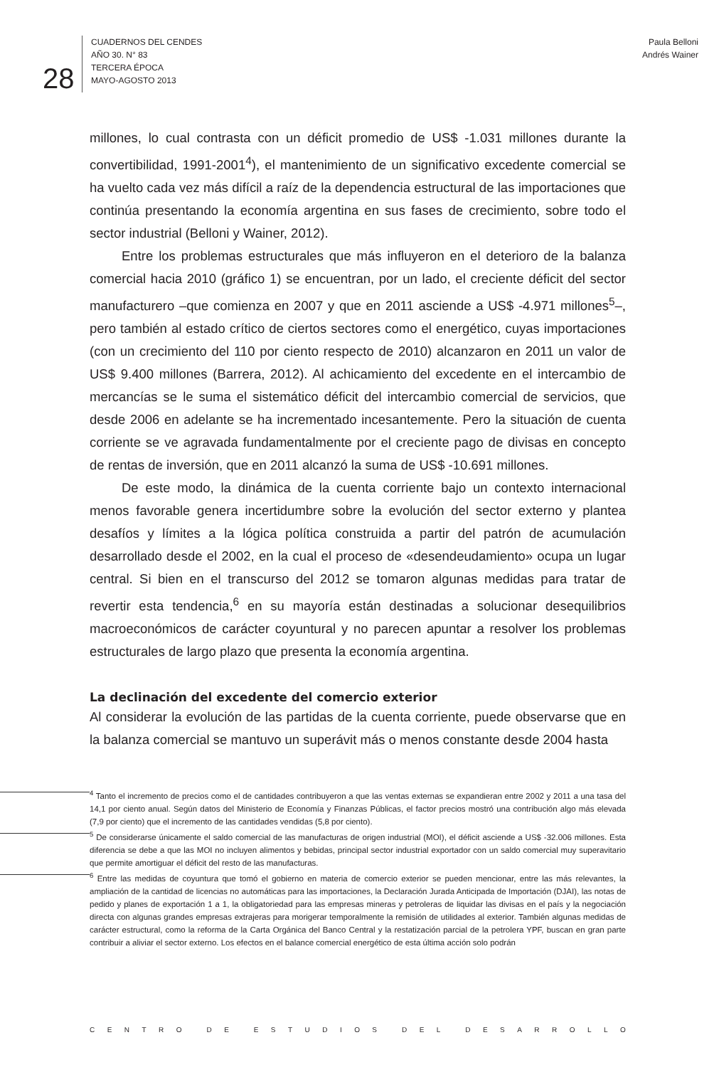28
CUADERNOS DEL CENDES
AÑO 30. N° 83
TERCERA ÉPOCA
MAYO-AGOSTO 2013
Paula Belloni
Andrés Wainer
millones, lo cual contrasta con un déficit promedio de US$ -1.031 millones durante la convertibilidad, 1991-2001<sup>4</sup>), el mantenimiento de un significativo excedente comercial se ha vuelto cada vez más difícil a raíz de la dependencia estructural de las importaciones que continúa presentando la economía argentina en sus fases de crecimiento, sobre todo el sector industrial (Belloni y Wainer, 2012).
Entre los problemas estructurales que más influyeron en el deterioro de la balanza comercial hacia 2010 (gráfico 1) se encuentran, por un lado, el creciente déficit del sector manufacturero –que comienza en 2007 y que en 2011 asciende a US$ -4.971 millones<sup>5</sup>–, pero también al estado crítico de ciertos sectores como el energético, cuyas importaciones (con un crecimiento del 110 por ciento respecto de 2010) alcanzaron en 2011 un valor de US$ 9.400 millones (Barrera, 2012). Al achicamiento del excedente en el intercambio de mercancías se le suma el sistemático déficit del intercambio comercial de servicios, que desde 2006 en adelante se ha incrementado incesantemente. Pero la situación de cuenta corriente se ve agravada fundamentalmente por el creciente pago de divisas en concepto de rentas de inversión, que en 2011 alcanzó la suma de US$ -10.691 millones.
De este modo, la dinámica de la cuenta corriente bajo un contexto internacional menos favorable genera incertidumbre sobre la evolución del sector externo y plantea desafíos y límites a la lógica política construida a partir del patrón de acumulación desarrollado desde el 2002, en la cual el proceso de «desendeudamiento» ocupa un lugar central. Si bien en el transcurso del 2012 se tomaron algunas medidas para tratar de revertir esta tendencia,<sup>6</sup> en su mayoría están destinadas a solucionar desequilibrios macroeconómicos de carácter coyuntural y no parecen apuntar a resolver los problemas estructurales de largo plazo que presenta la economía argentina.
La declinación del excedente del comercio exterior
Al considerar la evolución de las partidas de la cuenta corriente, puede observarse que en la balanza comercial se mantuvo un superávit más o menos constante desde 2004 hasta
<sup>4</sup> Tanto el incremento de precios como el de cantidades contribuyeron a que las ventas externas se expandieran entre 2002 y 2011 a una tasa del 14,1 por ciento anual. Según datos del Ministerio de Economía y Finanzas Públicas, el factor precios mostró una contribución algo más elevada (7,9 por ciento) que el incremento de las cantidades vendidas (5,8 por ciento).
<sup>5</sup> De considerarse únicamente el saldo comercial de las manufacturas de origen industrial (MOI), el déficit asciende a US$ -32.006 millones. Esta diferencia se debe a que las MOI no incluyen alimentos y bebidas, principal sector industrial exportador con un saldo comercial muy superavitario que permite amortiguar el déficit del resto de las manufacturas.
<sup>6</sup> Entre las medidas de coyuntura que tomó el gobierno en materia de comercio exterior se pueden mencionar, entre las más relevantes, la ampliación de la cantidad de licencias no automáticas para las importaciones, la Declaración Jurada Anticipada de Importación (DJAI), las notas de pedido y planes de exportación 1 a 1, la obligatoriedad para las empresas mineras y petroleras de liquidar las divisas en el país y la negociación directa con algunas grandes empresas extrajeras para morigerar temporalmente la remisión de utilidades al exterior. También algunas medidas de carácter estructural, como la reforma de la Carta Orgánica del Banco Central y la restatización parcial de la petrolera YPF, buscan en gran parte contribuir a aliviar el sector externo. Los efectos en el balance comercial energético de esta última acción solo podrán
CENTRO DE ESTUDIOS DEL DESARROLLO